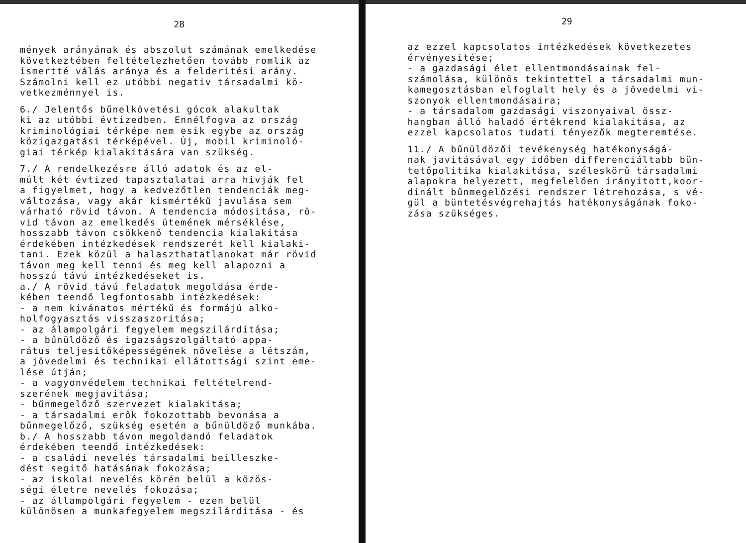28
mények arányának és abszolut számának emelkedése következtében feltételezhetően tovább romlik az ismertté válás aránya és a felderitési arány. Számolni kell ez utóbbi negativ társadalmi kö- vetkezménnyel is.
6./ Jelentős bűnelkövetési gócok alakultak ki az utóbbi évtizedben. Ennélfogva az ország kriminológiai térképe nem esik egybe az ország közigazgatási térképével. Új, mobil kriminoló- giai térkép kialakitására van szükség.
7./ A rendelkezésre álló adatok és az el- múlt két évtized tapasztalatai arra hivják fel a figyelmet, hogy a kedvezőtlen tendenciák meg- változása, vagy akár kismértékű javulása sem várható rövid távon. A tendencia módositása, rö- vid távon az emelkedés ütemének mérséklése, hosszabb távon csökkenő tendencia kialakitása érdekében intézkedések rendszerét kell kialaki- tani. Ezek közül a halaszthatatlanokat már rövid távon meg kell tenni és meg kell alapozni a hosszú távú intézkedéseket is. a./ A rövid távú feladatok megoldása érde- kében teendő legfontosabb intézkedések: - a nem kivánatos mértékű és formájú alko- holfogyasztás visszaszoritása; - az álampolgári fegyelem megszilárditása; - a bűnüldöző és igazságszolgáltató appa- rátus teljesitőképességének növelése a létszám, a jövedelmi és technikai ellátottsági szint eme- lése útján; - a vagyonvédelem technikai feltételrend- szerének megjavitása; - bűnmegelőző szervezet kialakitása; - a társadalmi erők fokozottabb bevonása a bűnmegelőző, szükség esetén a bűnüldöző munkába. b./ A hosszabb távon megoldandó feladatok érdekében teendő intézkedések: - a családi nevelés társadalmi beilleszke- dést segitő hatásának fokozása; - az iskolai nevelés körén belül a közös- ségi életre nevelés fokozása; - az állampolgári fegyelem - ezen belül különösen a munkafegyelem megszilárditása - és
29
az ezzel kapcsolatos intézkedések következetes érvényesitése; - a gazdasági élet ellentmondásainak fel- számolása, különös tekintettel a társadalmi mun- kamegosztásban elfoglalt hely és a jövedelmi vi- szonyok ellentmondásaira; - a társadalom gazdasági viszonyaival össz- hangban álló haladó értékrend kialakitása, az ezzel kapcsolatos tudati tényezők megteremtése.
11./ A bűnüldözői tevékenység hatékonyságá- nak javitásával egy időben differenciáltabb bün- tetőpolitika kialakitása, széleskörű társadalmi alapokra helyezett, megfelelően irányitott,koor- dinált bűnmegelőzési rendszer létrehozása, s vé- gül a büntetésvégrehajtás hatékonyságának foko- zása szükséges.